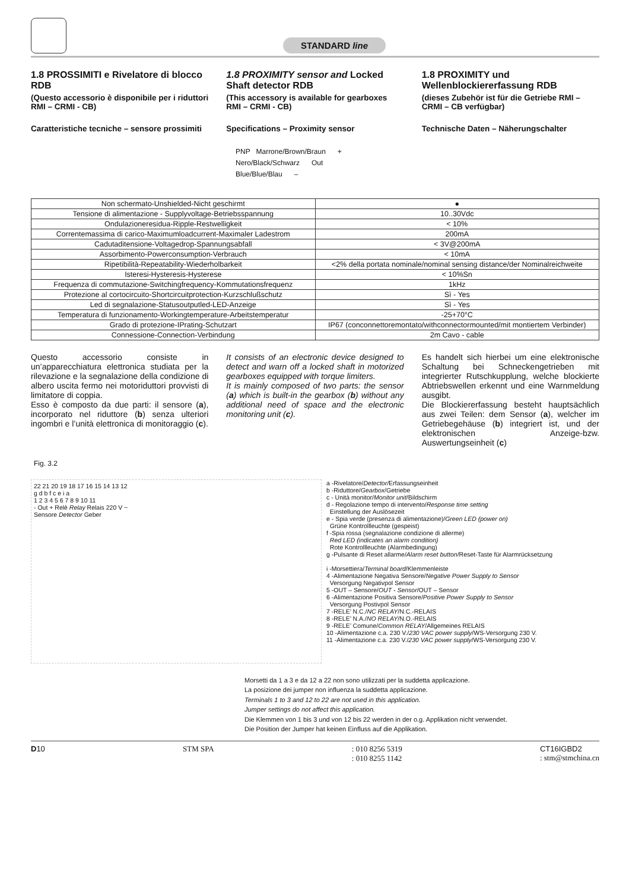STANDARD line
1.8 PROSSIMITI e Rivelatore di blocco RDB
(Questo accessorio è disponibile per i riduttori RMI – CRMI - CB)
Caratteristiche tecniche – sensore prossimiti
1.8 PROXIMITY sensor and Locked Shaft detector RDB
(This accessory is available for gearboxes RMI – CRMI - CB)
Specifications – Proximity sensor
1.8 PROXIMITY und Wellenblockiererfassung RDB
(dieses Zubehör ist für die Getriebe RMI – CRMI – CB verfügbar)
Technische Daten – Näherungschalter
PNP Marrone/Brown/Braun +
Nero/Black/Schwarz Out
Blue/Blue/Blau –
| Non schermato-Unshielded-Nicht geschirmt | ● |
| Tensione di alimentazione - Supplyvoltage-Betriebsspannung | 10..30Vdc |
| Ondulazioneresidua-Ripple-Restwelligkeit | < 10% |
| Correntemassima di carico-Maximumloadcurrent-Maximaler Ladestrom | 200mA |
| Cadutaditensione-Voltagedrop-Spannungsabfall | < 3V@200mA |
| Assorbimento-Powerconsumption-Verbrauch | < 10mA |
| Ripetibilità-Repeatability-Wiederholbarkeit | <2% della portata nominale/nominal sensing distance/der Nominalreichweite |
| Isteresi-Hysteresis-Hysterese | < 10%Sn |
| Frequenza di commutazione-Switchingfrequency-Kommutationsfrequenz | 1kHz |
| Protezione al cortocircuito-Shortcircuitprotection-Kurzschlußschutz | Sì - Yes |
| Led di segnalazione-Statusoutputled-LED-Anzeige | Sì - Yes |
| Temperatura di funzionamento-Workingtemperature-Arbeitstemperatur | -25+70°C |
| Grado di protezione-IPrating-Schutzart | IP67 (conconnettoremontato/withconnectormounted/mit montiertem Verbinder) |
| Connessione-Connection-Verbindung | 2m Cavo - cable |
Questo accessorio consiste in un’apparecchiatura elettronica studiata per la rilevazione e la segnalazione della condizione di albero uscita fermo nei motoriduttori provvisti di limitatore di coppia.
Esso è composto da due parti: il sensore (a), incorporato nel riduttore (b) senza ulteriori ingombri e l’unità elettronica di monitoraggio (c).
It consists of an electronic device designed to detect and warn off a locked shaft in motorized gearboxes equipped with torque limiters.
It is mainly composed of two parts: the sensor (a) which is built-in the gearbox (b) without any additional need of space and the electronic monitoring unit (c).
Es handelt sich hierbei um eine elektronische Schaltung bei Schneckengetrieben mit integrierter Rutschkupplung, welche blockierte Abtriebswellen erkennt und eine Warnmeldung ausgibt.
Die Blockiererfassung besteht hauptsächlich aus zwei Teilen: dem Sensor (a), welcher im Getriebegehäuse (b) integriert ist, und der elektronischen Anzeige-bzw. Auswertungseinheit (c)
Fig. 3.2
22 21 20 19 18 17 16 15 14 13 12
g d b f c e i a
1 2 3 4 5 6 7 8 9 10 11
- Out + Relè Relay Relais 220 V ~
Sensore Detector Geber
a -Rivelatore/Detector/Erfassungseinheit
b -Riduttore/Gearbox/Getriebe
c - Unità monitor/Monitor unit/Bildschirm
d - Regolazione tempo di intervento/Response time setting
Einstellung der Auslösezeit
e - Spia verde (presenza di alimentazione)/Green LED (power on)
Grüne Kontrollleuchte (gespeist)
f -Spia rossa (segnalazione condizione di allerme)
Red LED (indicates an alarm condition)
Rote Kontrollleuchte (Alarmbedingung)
g -Pulsante di Reset allarme/Alarm reset button/Reset-Taste für Alarmrücksetzung
i -Morsettiera/Terminal board/Klemmenleiste
4 -Alimentazione Negativa Sensore/Negative Power Supply to Sensor
Versorgung Negativpol Sensor
5 -OUT – Sensore/OUT - Sensor/OUT – Sensor
6 -Alimentazione Positiva Sensore/Positive Power Supply to Sensor
Versorgung Postivpol Sensor
7 -RELE’ N.C./NC RELAY/N.C.-RELAIS
8 -RELE’ N.A./NO RELAY/N.O.-RELAIS
9 -RELE’ Comune/Common RELAY/Allgemeines RELAIS
10 -Alimentazione c.a. 230 V./230 VAC power supply/WS-Versorgung 230 V.
11 -Alimentazione c.a. 230 V./230 VAC power supply/WS-Versorgung 230 V.
Morsetti da 1 a 3 e da 12 a 22 non sono utilizzati per la suddetta applicazione.
La posizione dei jumper non influenza la suddetta applicazione.
Terminals 1 to 3 and 12 to 22 are not used in this application.
Jumper settings do not affect this application.
Die Klemmen von 1 bis 3 und von 12 bis 22 werden in der o.g. Applikation nicht verwendet.
Die Position der Jumper hat keinen Einfluss auf die Applikation.
D10 STM SPA: 010 8256 5319
: 010 8255 1142 CT16IGBD2
: stm@stmchina.cn